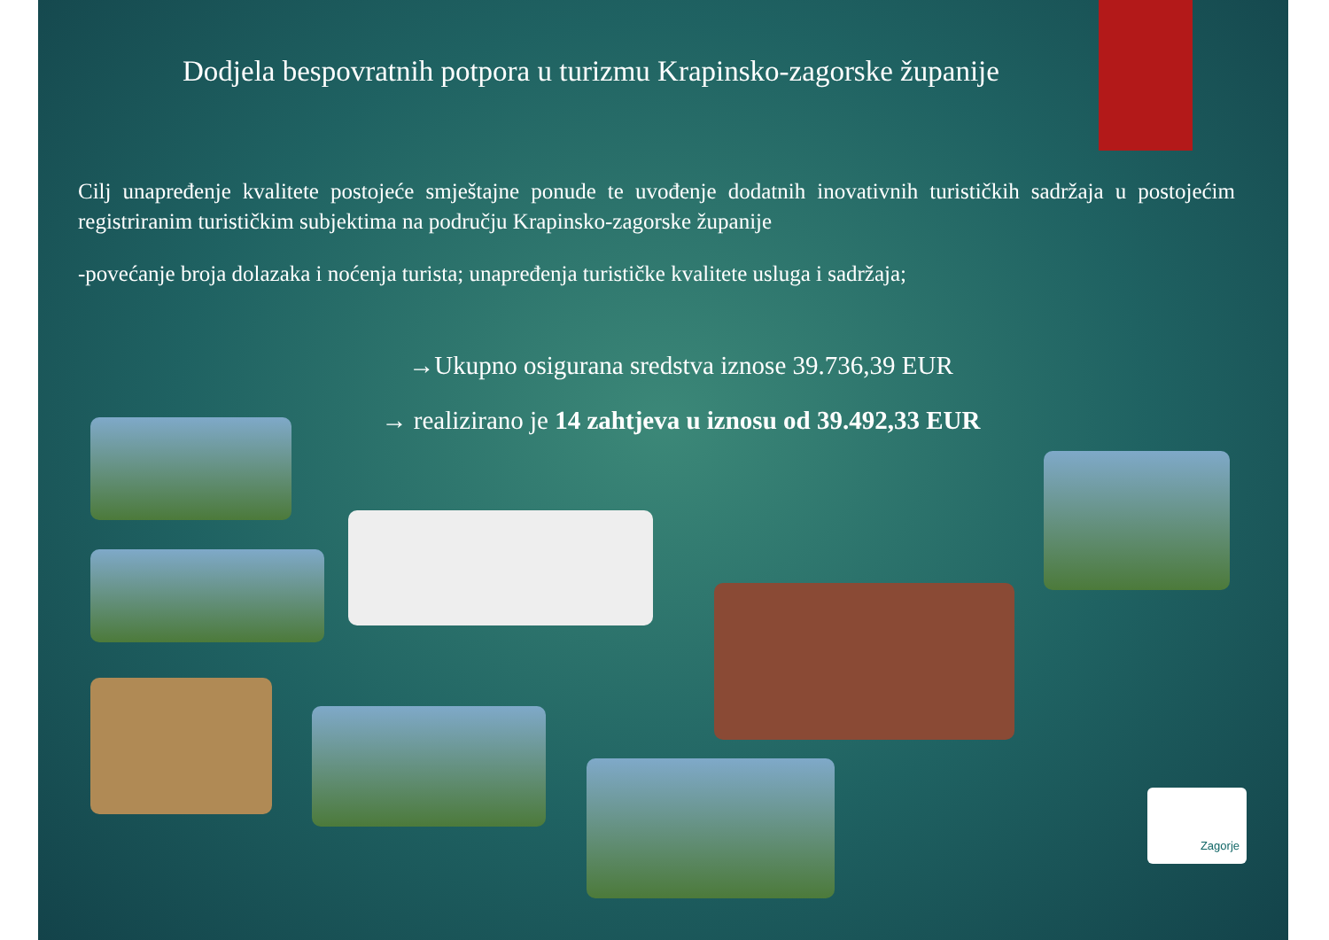Dodjela bespovratnih potpora u turizmu Krapinsko-zagorske županije
Cilj unapređenje kvalitete postojeće smještajne ponude te uvođenje dodatnih inovativnih turističkih sadržaja u postojećim registriranim turističkim subjektima na području Krapinsko-zagorske županije
-povećanje broja dolazaka i noćenja turista; unapređenja turističke kvalitete usluga i sadržaja;
→Ukupno osigurana sredstva iznose 39.736,39 EUR
→ realizirano je 14 zahtjeva u iznosu od 39.492,33 EUR
Zagorje